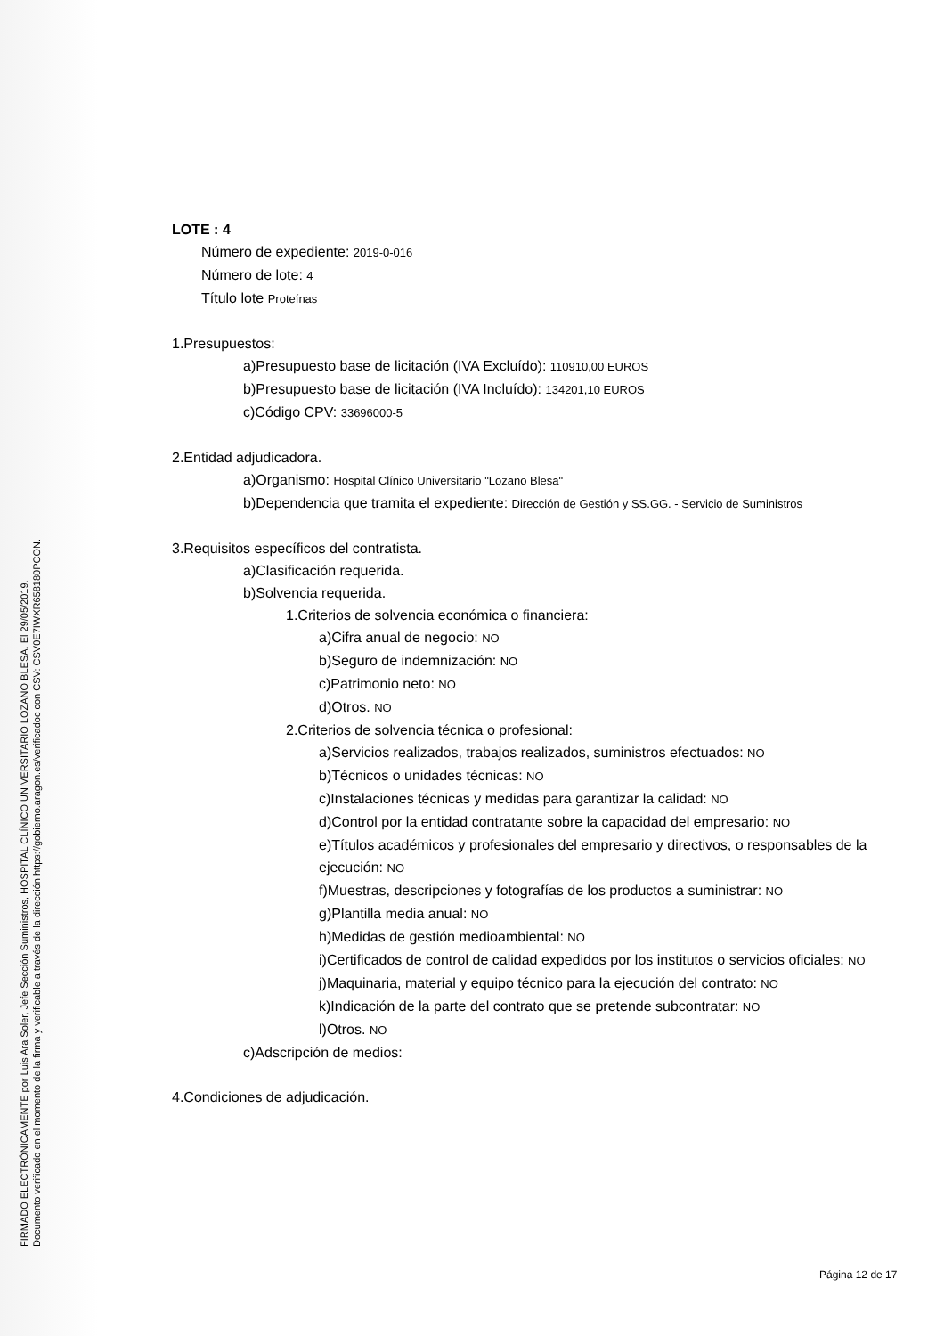FIRMADO ELECTRÓNICAMENTE por Luis Ara Soler, Jefe Sección Suministros, HOSPITAL CLÍNICO UNIVERSITARIO LOZANO BLESA. El 29/05/2019.
Documento verificado en el momento de la firma y verificable a través de la dirección https://gobierno.aragon.es/verificadoc con CSV: CSV0E7IWXR658180PCON.
LOTE : 4
Número de expediente: 2019-0-016
Número de lote: 4
Título lote Proteínas
1.Presupuestos:
a)Presupuesto base de licitación (IVA Excluído): 110910,00 EUROS
b)Presupuesto base de licitación (IVA Incluído): 134201,10 EUROS
c)Código CPV: 33696000-5
2.Entidad adjudicadora.
a)Organismo: Hospital Clínico Universitario "Lozano Blesa"
b)Dependencia que tramita el expediente: Dirección de Gestión y SS.GG. - Servicio de Suministros
3.Requisitos específicos del contratista.
a)Clasificación requerida.
b)Solvencia requerida.
1.Criterios de solvencia económica o financiera:
a)Cifra anual de negocio: NO
b)Seguro de indemnización: NO
c)Patrimonio neto: NO
d)Otros. NO
2.Criterios de solvencia técnica o profesional:
a)Servicios realizados, trabajos realizados, suministros efectuados: NO
b)Técnicos o unidades técnicas: NO
c)Instalaciones técnicas y medidas para garantizar la calidad: NO
d)Control por la entidad contratante sobre la capacidad del empresario: NO
e)Títulos académicos y profesionales del empresario y directivos, o responsables de la ejecución: NO
f)Muestras, descripciones y fotografías de los productos a suministrar: NO
g)Plantilla media anual: NO
h)Medidas de gestión medioambiental: NO
i)Certificados de control de calidad expedidos por los institutos o servicios oficiales: NO
j)Maquinaria, material y equipo técnico para la ejecución del contrato: NO
k)Indicación de la parte del contrato que se pretende subcontratar: NO
l)Otros. NO
c)Adscripción de medios:
4.Condiciones de adjudicación.
Página 12 de 17